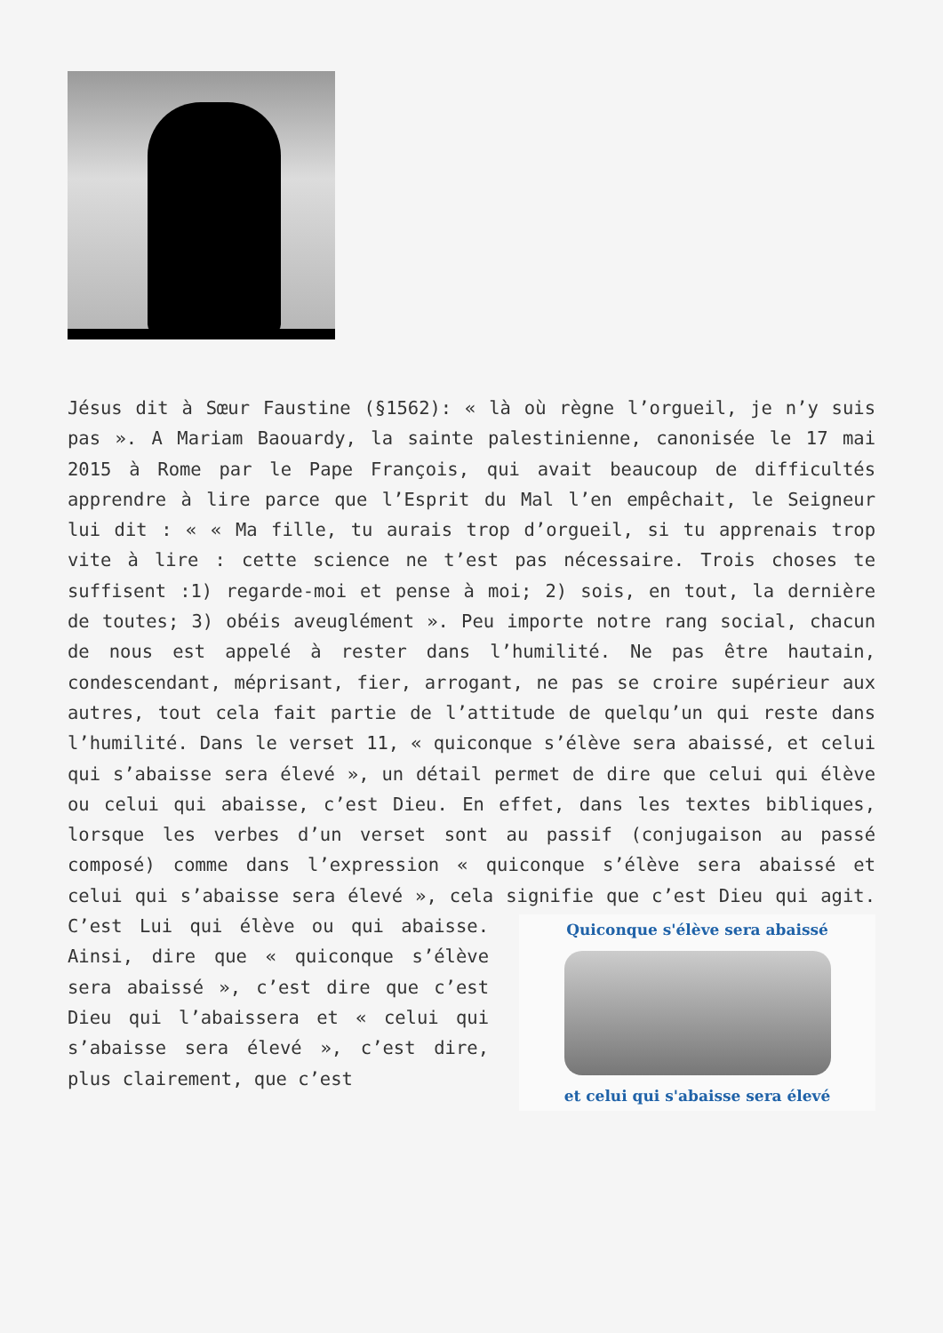Jésus dit à Sœur Faustine (§1562): « là où règne l’orgueil, je n’y suis pas ». A Mariam Baouardy, la sainte palestinienne, canonisée le 17 mai 2015 à Rome par le Pape François, qui avait beaucoup de difficultés apprendre à lire parce que l’Esprit du Mal l’en empêchait, le Seigneur lui dit : « « Ma fille, tu aurais trop d’orgueil, si tu apprenais trop vite à lire : cette science ne t’est pas nécessaire. Trois choses te suffisent :1) regarde-moi et pense à moi; 2) sois, en tout, la dernière de toutes; 3) obéis aveuglément ». Peu importe notre rang social, chacun de nous est appelé à rester dans l’humilité. Ne pas être hautain, condescendant, méprisant, fier, arrogant, ne pas se croire supérieur aux autres, tout cela fait partie de l’attitude de quelqu’un qui reste dans l’humilité. Dans le verset 11, « quiconque s’élève sera abaissé, et celui qui s’abaisse sera élevé », un détail permet de dire que celui qui élève ou celui qui abaisse, c’est Dieu. En effet, dans les textes bibliques, lorsque les verbes d’un verset sont au passif (conjugaison au passé composé) comme dans l’expression « quiconque s’élève sera abaissé et celui qui s’abaisse sera élevé », cela signifie que c’est Dieu
Quiconque s'élève sera abaissé
et celui qui s'abaisse sera élevé
qui agit. C’est Lui qui élève ou qui abaisse. Ainsi, dire que « quiconque s’élève sera abaissé », c’est dire que c’est Dieu qui l’abaissera et « celui qui s’abaisse sera élevé », c’est dire, plus clairement, que c’est